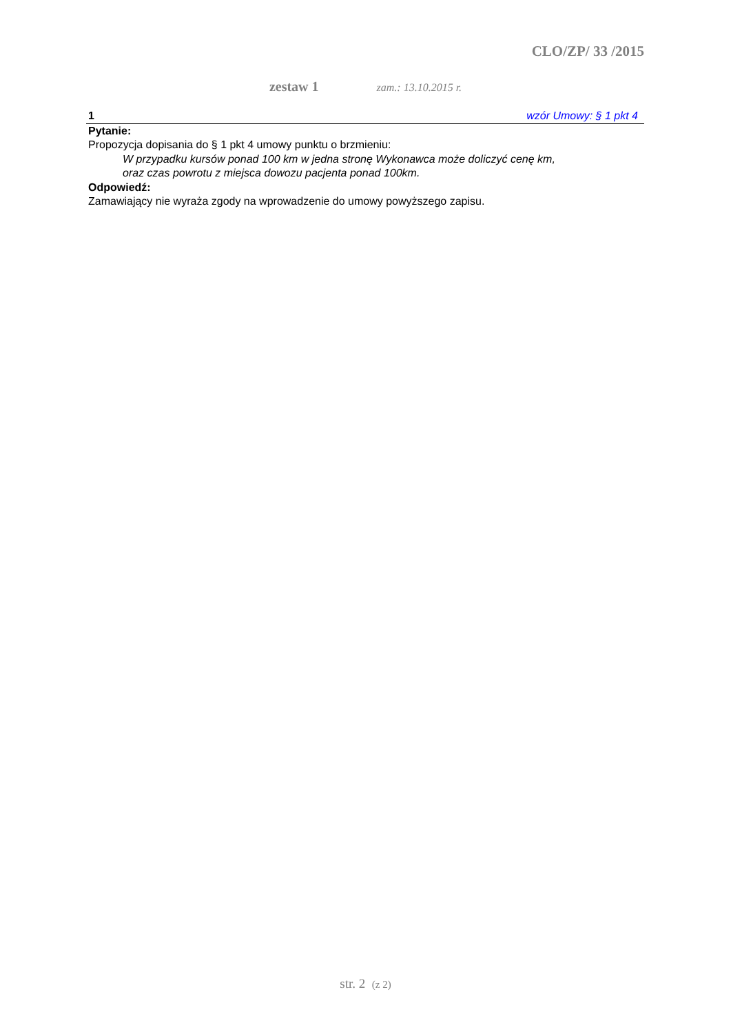CLO/ZP/ 33 /2015
zestaw 1 zam.: 13.10.2015 r.
1 wzór Umowy: § 1 pkt 4
Pytanie:
Propozycja dopisania do § 1 pkt 4 umowy punktu o brzmieniu:
W przypadku kursów ponad 100 km w jedna stronę Wykonawca może doliczyć cenę km,
oraz czas powrotu z miejsca dowozu pacjenta ponad 100km.
Odpowiedź:
Zamawiający nie wyraża zgody na wprowadzenie do umowy powyższego zapisu.
str. 2 (z 2)